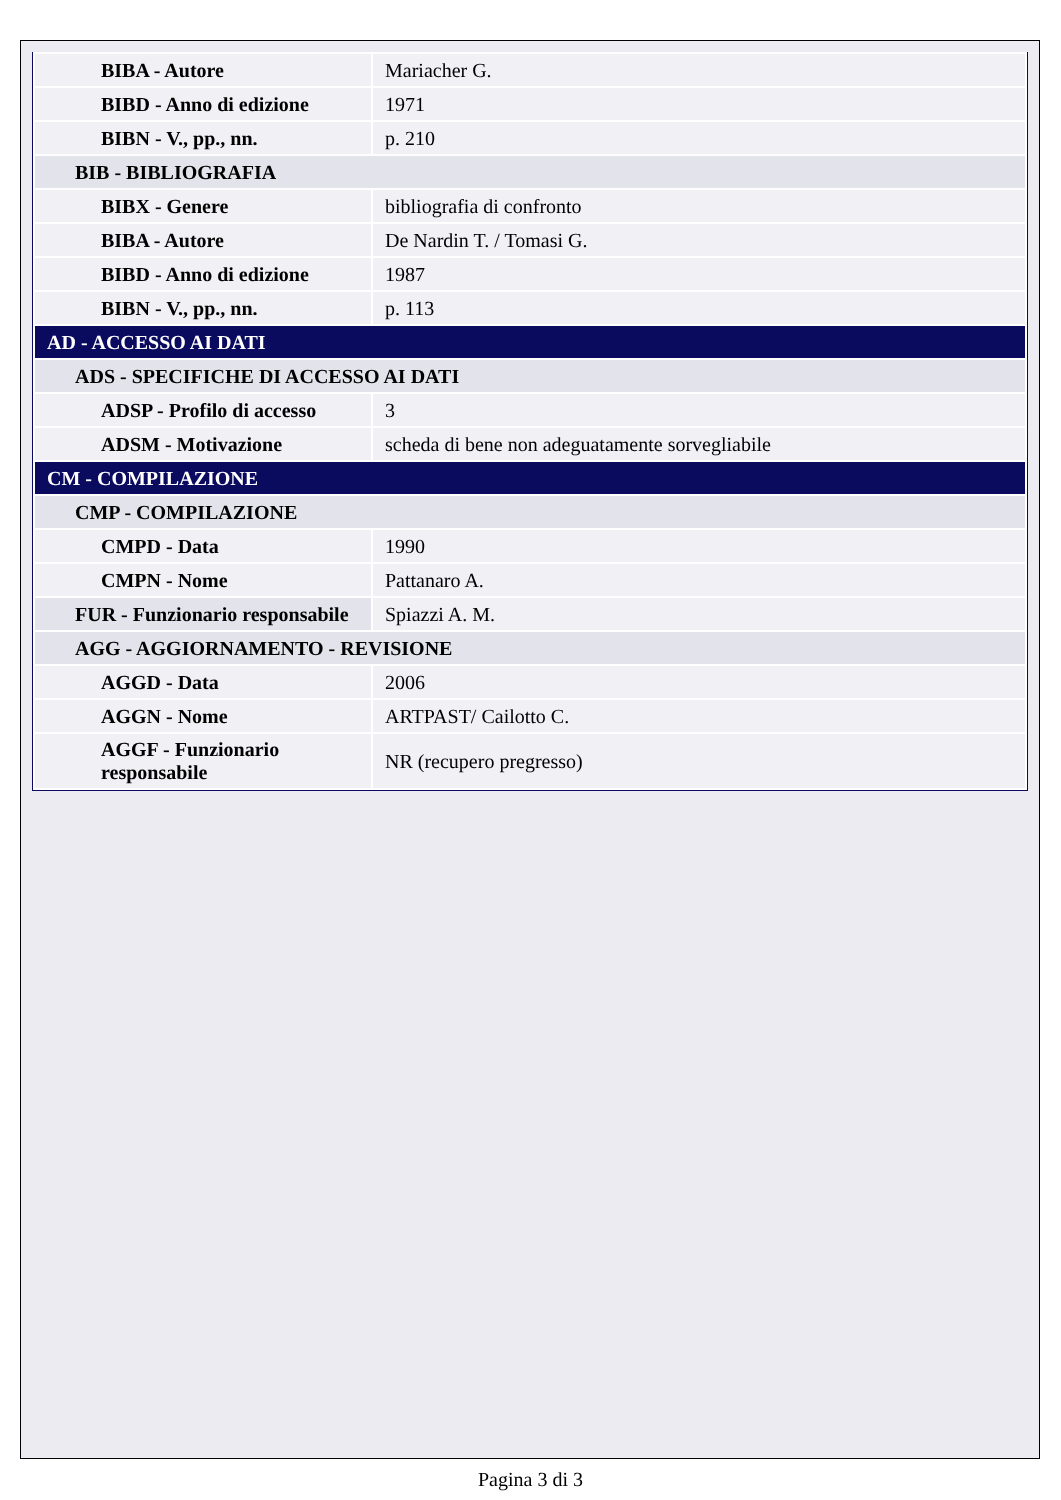| BIBA - Autore | Mariacher G. |
| BIBD - Anno di edizione | 1971 |
| BIBN - V., pp., nn. | p. 210 |
| BIB - BIBLIOGRAFIA | |
| BIBX - Genere | bibliografia di confronto |
| BIBA - Autore | De Nardin T. / Tomasi G. |
| BIBD - Anno di edizione | 1987 |
| BIBN - V., pp., nn. | p. 113 |
| AD - ACCESSO AI DATI | |
| ADS - SPECIFICHE DI ACCESSO AI DATI | |
| ADSP - Profilo di accesso | 3 |
| ADSM - Motivazione | scheda di bene non adeguatamente sorvegliabile |
| CM - COMPILAZIONE | |
| CMP - COMPILAZIONE | |
| CMPD - Data | 1990 |
| CMPN - Nome | Pattanaro A. |
| FUR - Funzionario responsabile | Spiazzi A. M. |
| AGG - AGGIORNAMENTO - REVISIONE | |
| AGGD - Data | 2006 |
| AGGN - Nome | ARTPAST/ Cailotto C. |
| AGGF - Funzionario responsabile | NR (recupero pregresso) |
Pagina 3 di 3